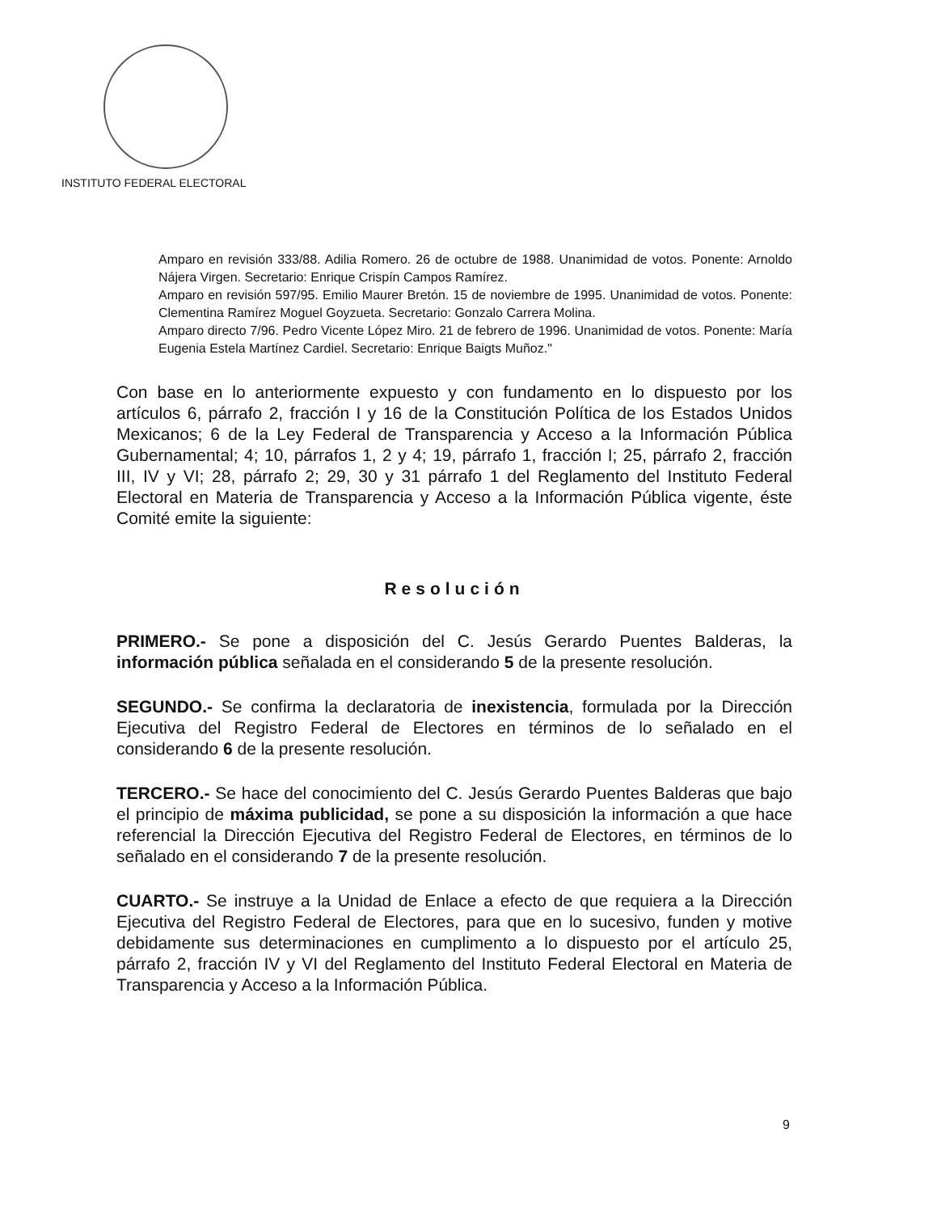INSTITUTO FEDERAL ELECTORAL
Amparo en revisión 333/88. Adilia Romero. 26 de octubre de 1988. Unanimidad de votos. Ponente: Arnoldo Nájera Virgen. Secretario: Enrique Crispín Campos Ramírez.
Amparo en revisión 597/95. Emilio Maurer Bretón. 15 de noviembre de 1995. Unanimidad de votos. Ponente: Clementina Ramírez Moguel Goyzueta. Secretario: Gonzalo Carrera Molina.
Amparo directo 7/96. Pedro Vicente López Miro. 21 de febrero de 1996. Unanimidad de votos. Ponente: María Eugenia Estela Martínez Cardiel. Secretario: Enrique Baigts Muñoz."
Con base en lo anteriormente expuesto y con fundamento en lo dispuesto por los artículos 6, párrafo 2, fracción I y 16 de la Constitución Política de los Estados Unidos Mexicanos; 6 de la Ley Federal de Transparencia y Acceso a la Información Pública Gubernamental; 4; 10, párrafos 1, 2 y 4; 19, párrafo 1, fracción I; 25, párrafo 2, fracción III, IV y VI; 28, párrafo 2; 29, 30 y 31 párrafo 1 del Reglamento del Instituto Federal Electoral en Materia de Transparencia y Acceso a la Información Pública vigente, éste Comité emite la siguiente:
Resolución
PRIMERO.- Se pone a disposición del C. Jesús Gerardo Puentes Balderas, la información pública señalada en el considerando 5 de la presente resolución.
SEGUNDO.- Se confirma la declaratoria de inexistencia, formulada por la Dirección Ejecutiva del Registro Federal de Electores en términos de lo señalado en el considerando 6 de la presente resolución.
TERCERO.- Se hace del conocimiento del C. Jesús Gerardo Puentes Balderas que bajo el principio de máxima publicidad, se pone a su disposición la información a que hace referencial la Dirección Ejecutiva del Registro Federal de Electores, en términos de lo señalado en el considerando 7 de la presente resolución.
CUARTO.- Se instruye a la Unidad de Enlace a efecto de que requiera a la Dirección Ejecutiva del Registro Federal de Electores, para que en lo sucesivo, funden y motive debidamente sus determinaciones en cumplimento a lo dispuesto por el artículo 25, párrafo 2, fracción IV y VI del Reglamento del Instituto Federal Electoral en Materia de Transparencia y Acceso a la Información Pública.
9